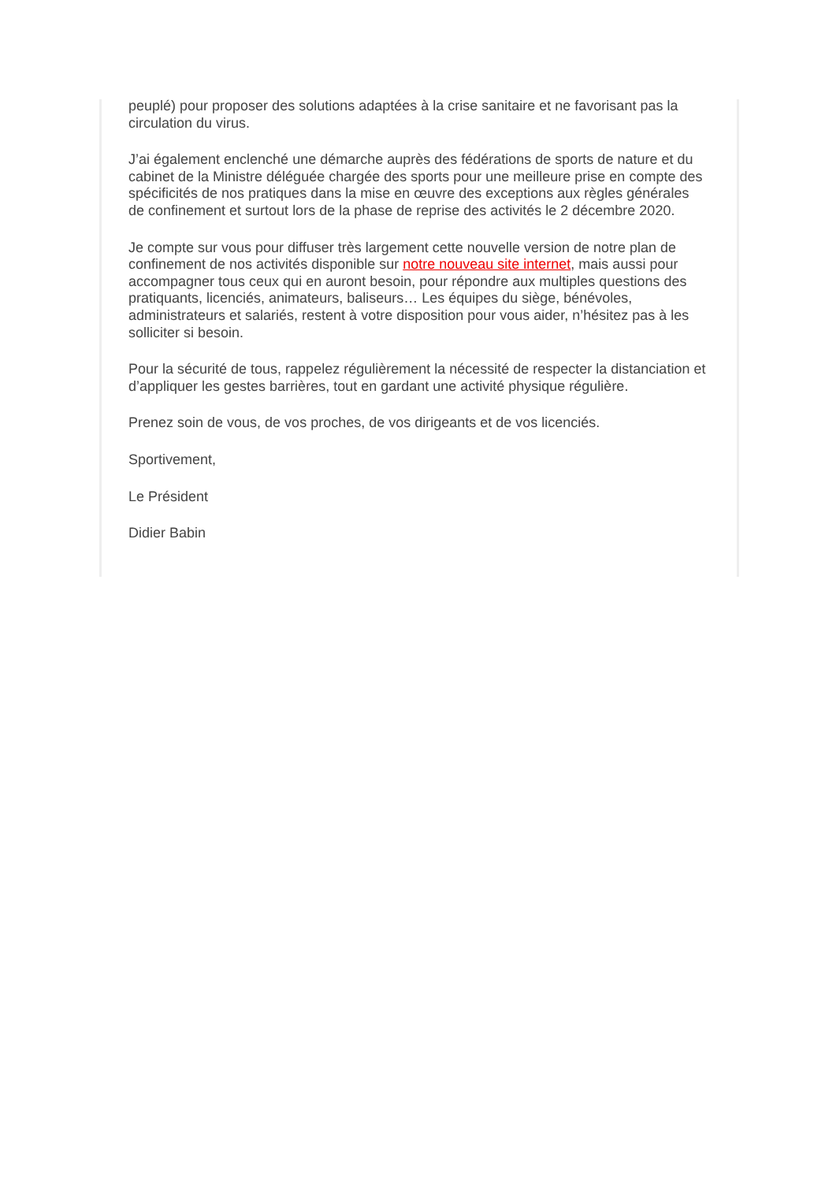peuplé) pour proposer des solutions adaptées à la crise sanitaire et ne favorisant pas la circulation du virus.
J’ai également enclenché une démarche auprès des fédérations de sports de nature et du cabinet de la Ministre déléguée chargée des sports pour une meilleure prise en compte des spécificités de nos pratiques dans la mise en œuvre des exceptions aux règles générales de confinement et surtout lors de la phase de reprise des activités le 2 décembre 2020.
Je compte sur vous pour diffuser très largement cette nouvelle version de notre plan de confinement de nos activités disponible sur notre nouveau site internet, mais aussi pour accompagner tous ceux qui en auront besoin, pour répondre aux multiples questions des pratiquants, licenciés, animateurs, baliseurs… Les équipes du siège, bénévoles, administrateurs et salariés, restent à votre disposition pour vous aider, n’hésitez pas à les solliciter si besoin.
Pour la sécurité de tous, rappelez régulièrement la nécessité de respecter la distanciation et d’appliquer les gestes barrières, tout en gardant une activité physique régulière.
Prenez soin de vous, de vos proches, de vos dirigeants et de vos licenciés.
Sportivement,
Le Président
Didier Babin